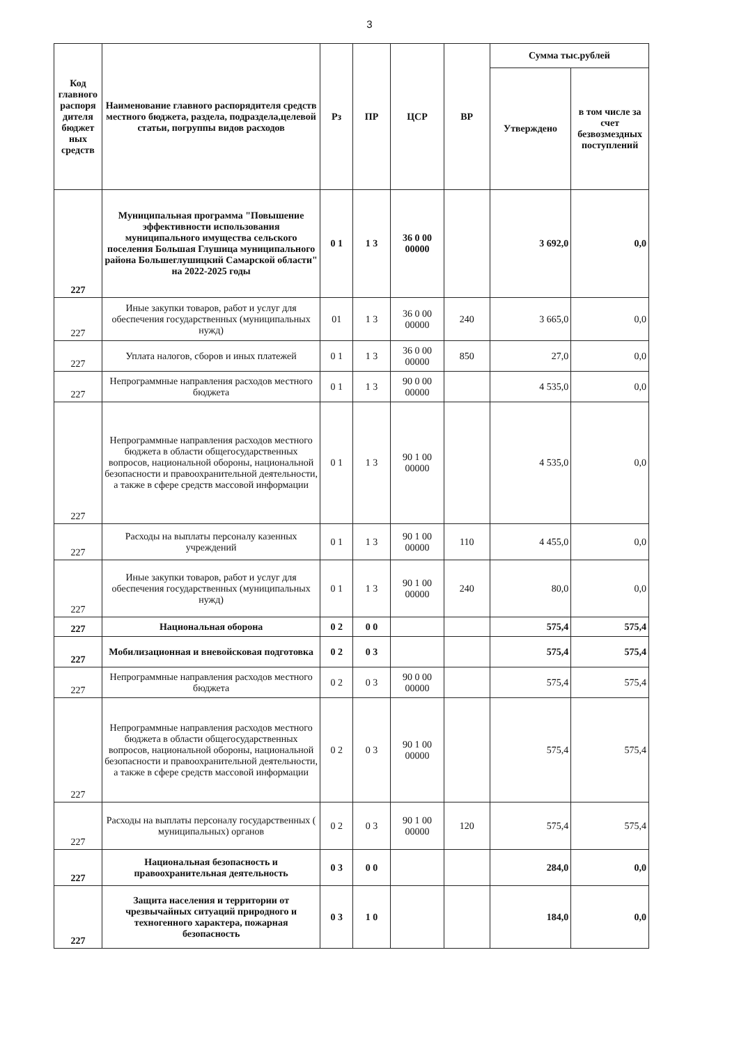3
| Код главного распоря дителя бюджет ных средств | Наименование главного распорядителя средств местного бюджета, раздела, подраздела,целевой статьи, погруппы видов расходов | Рз | ПР | ЦСР | ВР | Сумма тыс.рублей | |
| --- | --- | --- | --- | --- | --- | --- | --- |
| | | | | | | Утверждено | в том числе за счет безвозмездных поступлений |
| 227 | Муниципальная программа "Повышение эффективности использования муниципального имущества сельского поселения Большая Глушица муниципального района Большеглушицкий Самарской области" на 2022-2025 годы | 0 1 | 1 3 | 36 0 00 00000 | | 3 692,0 | 0,0 |
| 227 | Иные закупки товаров, работ и услуг для обеспечения государственных (муниципальных нужд) | 01 | 1 3 | 36 0 00 00000 | 240 | 3 665,0 | 0,0 |
| 227 | Уплата налогов, сборов и иных платежей | 0 1 | 1 3 | 36 0 00 00000 | 850 | 27,0 | 0,0 |
| 227 | Непрограммные направления расходов местного бюджета | 0 1 | 1 3 | 90 0 00 00000 | | 4 535,0 | 0,0 |
| 227 | Непрограммные направления расходов местного бюджета в области общегосударственных вопросов, национальной обороны, национальной безопасности и правоохранительной деятельности, а также в сфере средств массовой информации | 0 1 | 1 3 | 90 1 00 00000 | | 4 535,0 | 0,0 |
| 227 | Расходы на выплаты персоналу казенных учреждений | 0 1 | 1 3 | 90 1 00 00000 | 110 | 4 455,0 | 0,0 |
| 227 | Иные закупки товаров, работ и услуг для обеспечения государственных (муниципальных нужд) | 0 1 | 1 3 | 90 1 00 00000 | 240 | 80,0 | 0,0 |
| 227 | Национальная оборона | 0 2 | 0 0 | | | 575,4 | 575,4 |
| 227 | Мобилизационная и вневойсковая подготовка | 0 2 | 0 3 | | | 575,4 | 575,4 |
| 227 | Непрограммные направления расходов местного бюджета | 0 2 | 0 3 | 90 0 00 00000 | | 575,4 | 575,4 |
| 227 | Непрограммные направления расходов местного бюджета в области общегосударственных вопросов, национальной обороны, национальной безопасности и правоохранительной деятельности, а также в сфере средств массовой информации | 0 2 | 0 3 | 90 1 00 00000 | | 575,4 | 575,4 |
| 227 | Расходы на выплаты персоналу государственных ( муниципальных) органов | 0 2 | 0 3 | 90 1 00 00000 | 120 | 575,4 | 575,4 |
| 227 | Национальная безопасность и правоохранительная деятельность | 0 3 | 0 0 | | | 284,0 | 0,0 |
| 227 | Защита населения и территории от чрезвычайных ситуаций природного и техногенного характера, пожарная безопасность | 0 3 | 1 0 | | | 184,0 | 0,0 |